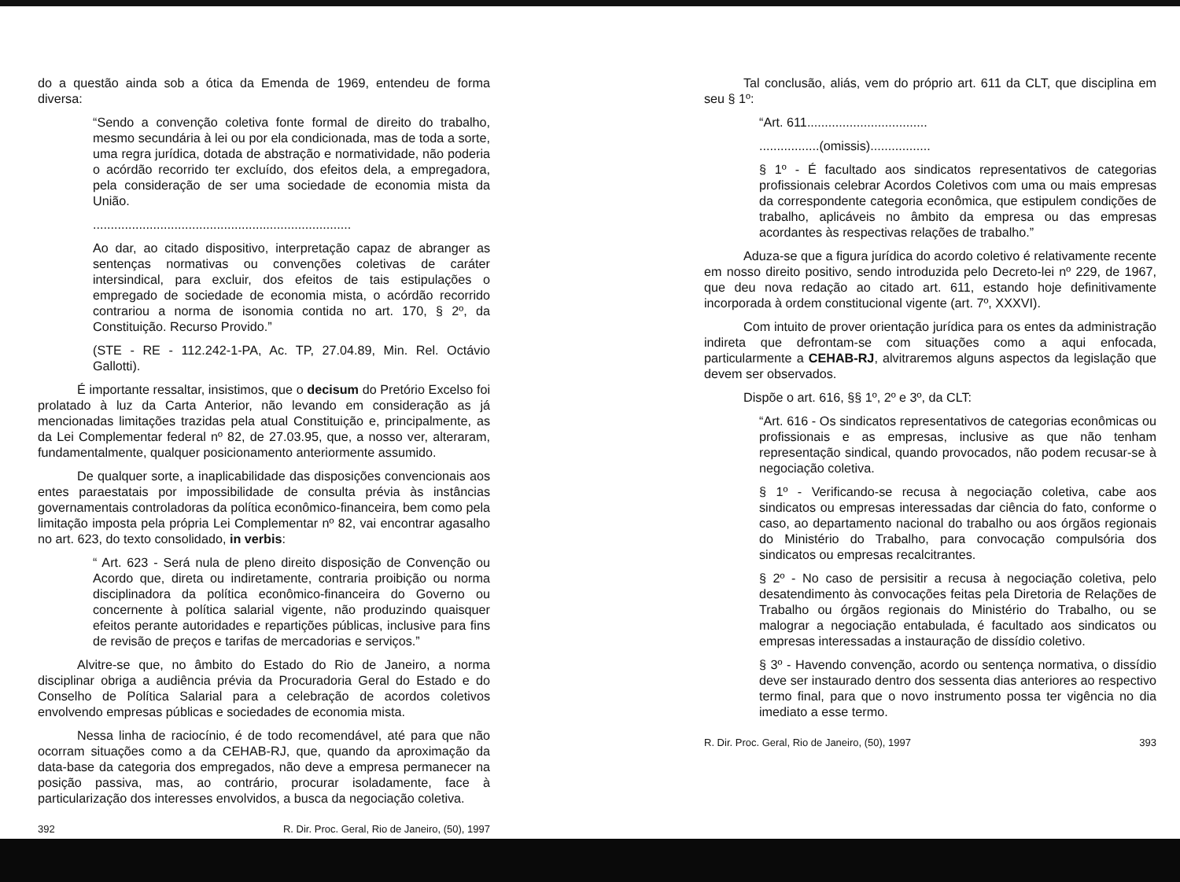do a questão ainda sob a ótica da Emenda de 1969, entendeu de forma diversa:
“Sendo a convenção coletiva fonte formal de direito do trabalho, mesmo secundária à lei ou por ela condicionada, mas de toda a sorte, uma regra jurídica, dotada de abstração e normatividade, não poderia o acórdão recorrido ter excluído, dos efeitos dela, a empregadora, pela consideração de ser uma sociedade de economia mista da União.
.........................................................................
Ao dar, ao citado dispositivo, interpretação capaz de abranger as sentenças normativas ou convenções coletivas de caráter intersindical, para excluir, dos efeitos de tais estipulações o empregado de sociedade de economia mista, o acórdão recorrido contrariou a norma de isonomia contida no art. 170, § 2º, da Constituição. Recurso Provido.”
(STE - RE - 112.242-1-PA, Ac. TP, 27.04.89, Min. Rel. Octávio Gallotti).
É importante ressaltar, insistimos, que o decisum do Pretório Excelso foi prolatado à luz da Carta Anterior, não levando em consideração as já mencionadas limitações trazidas pela atual Constituição e, principalmente, as da Lei Complementar federal nº 82, de 27.03.95, que, a nosso ver, alteraram, fundamentalmente, qualquer posicionamento anteriormente assumido.
De qualquer sorte, a inaplicabilidade das disposições convencionais aos entes paraestatais por impossibilidade de consulta prévia às instâncias governamentais controladoras da política econômico-financeira, bem como pela limitação imposta pela própria Lei Complementar nº 82, vai encontrar agasalho no art. 623, do texto consolidado, in verbis:
“ Art. 623 - Será nula de pleno direito disposição de Convenção ou Acordo que, direta ou indiretamente, contraria proibição ou norma disciplinadora da política econômico-financeira do Governo ou concernente à política salarial vigente, não produzindo quaisquer efeitos perante autoridades e repartições públicas, inclusive para fins de revisão de preços e tarifas de mercadorias e serviços.”
Alvitre-se que, no âmbito do Estado do Rio de Janeiro, a norma disciplinar obriga a audiência prévia da Procuradoria Geral do Estado e do Conselho de Política Salarial para a celebração de acordos coletivos envolvendo empresas públicas e sociedades de economia mista.
Nessa linha de raciocínio, é de todo recomendável, até para que não ocorram situações como a da CEHAB-RJ, que, quando da aproximação da data-base da categoria dos empregados, não deve a empresa permanecer na posição passiva, mas, ao contrário, procurar isoladamente, face à particularização dos interesses envolvidos, a busca da negociação coletiva.
392 R. Dir. Proc. Geral, Rio de Janeiro, (50), 1997
Tal conclusão, aliás, vem do próprio art. 611 da CLT, que disciplina em seu § 1º:
“Art. 611..................................
.................(omissis).................
§ 1º - É facultado aos sindicatos representativos de categorias profissionais celebrar Acordos Coletivos com uma ou mais empresas da correspondente categoria econômica, que estipulem condições de trabalho, aplicáveis no âmbito da empresa ou das empresas acordantes às respectivas relações de trabalho.”
Aduza-se que a figura jurídica do acordo coletivo é relativamente recente em nosso direito positivo, sendo introduzida pelo Decreto-lei nº 229, de 1967, que deu nova redação ao citado art. 611, estando hoje definitivamente incorporada à ordem constitucional vigente (art. 7º, XXXVI).
Com intuito de prover orientação jurídica para os entes da administração indireta que defrontam-se com situações como a aqui enfocada, particularmente a CEHAB-RJ, alvitraremos alguns aspectos da legislação que devem ser observados.
Dispõe o art. 616, §§ 1º, 2º e 3º, da CLT:
“Art. 616 - Os sindicatos representativos de categorias econômicas ou profissionais e as empresas, inclusive as que não tenham representação sindical, quando provocados, não podem recusar-se à negociação coletiva.
§ 1º - Verificando-se recusa à negociação coletiva, cabe aos sindicatos ou empresas interessadas dar ciência do fato, conforme o caso, ao departamento nacional do trabalho ou aos órgãos regionais do Ministério do Trabalho, para convocação compulsória dos sindicatos ou empresas recalcitrantes.
§ 2º - No caso de persisitir a recusa à negociação coletiva, pelo desatendimento às convocações feitas pela Diretoria de Relações de Trabalho ou órgãos regionais do Ministério do Trabalho, ou se malograr a negociação entabulada, é facultado aos sindicatos ou empresas interessadas a instauração de dissídio coletivo.
§ 3º - Havendo convenção, acordo ou sentença normativa, o dissídio deve ser instaurado dentro dos sessenta dias anteriores ao respectivo termo final, para que o novo instrumento possa ter vigência no dia imediato a esse termo.
R. Dir. Proc. Geral, Rio de Janeiro, (50), 1997 393